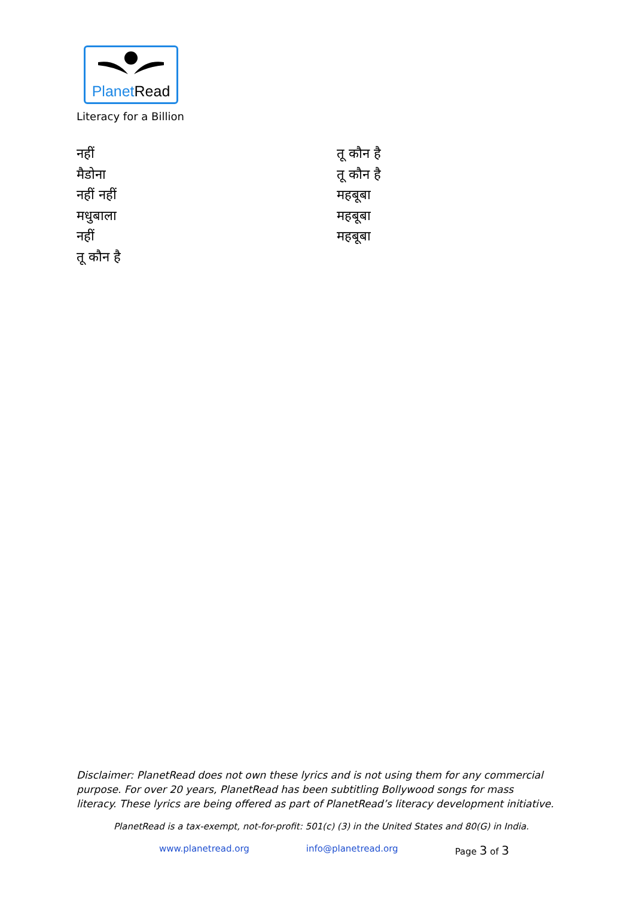Planet Read
Literacy for a Billion
नहीं
मैडोना
नहीं नहीं
मधुबाला
नहीं
तू कौन है
तू कौन है
तू कौन है
महबूबा
महबूबा
महबूबा
Disclaimer: PlanetRead does not own these lyrics and is not using them for any commercial purpose. For over 20 years, PlanetRead has been subtitling Bollywood songs for mass literacy. These lyrics are being offered as part of PlanetRead’s literacy development initiative.
PlanetRead is a tax-exempt, not-for-profit: 501(c) (3) in the United States and 80(G) in India.
www.planetread.org info@planetread.org Page 3 of 3